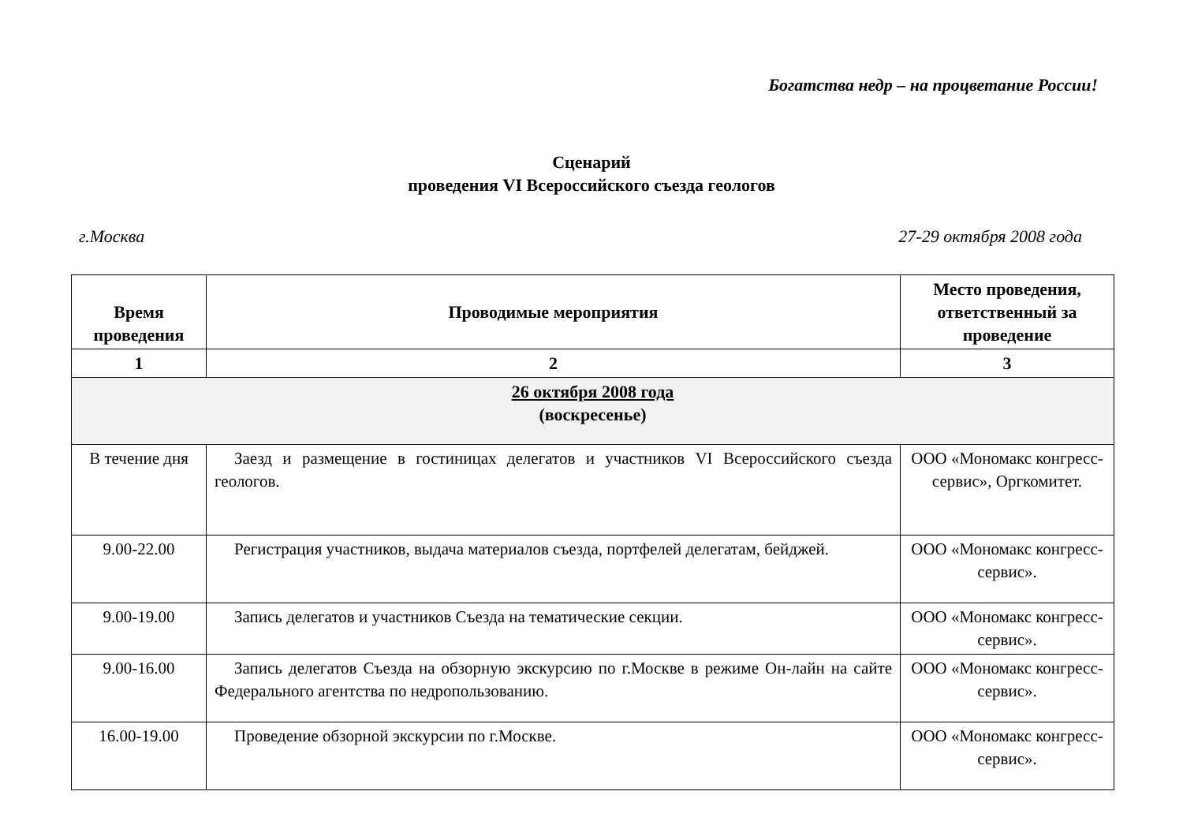Богатства недр – на процветание России!
Сценарий
проведения VI Всероссийского съезда геологов
г.Москва 27-29 октября 2008 года
| Время проведения | Проводимые мероприятия | Место проведения, ответственный за проведение |
| --- | --- | --- |
| 1 | 2 | 3 |
| 26 октября 2008 года (воскресенье) | | |
| В течение дня | Заезд и размещение в гостиницах делегатов и участников VI Всероссийского съезда геологов. | ООО «Мономакс конгресс-сервис», Оргкомитет. |
| 9.00-22.00 | Регистрация участников, выдача материалов съезда, портфелей делегатам, бейджей. | ООО «Мономакс конгресс-сервис». |
| 9.00-19.00 | Запись делегатов и участников Съезда на тематические секции. | ООО «Мономакс конгресс-сервис». |
| 9.00-16.00 | Запись делегатов Съезда на обзорную экскурсию по г.Москве в режиме Он-лайн на сайте Федерального агентства по недропользованию. | ООО «Мономакс конгресс-сервис». |
| 16.00-19.00 | Проведение обзорной экскурсии по г.Москве. | ООО «Мономакс конгресс-сервис». |